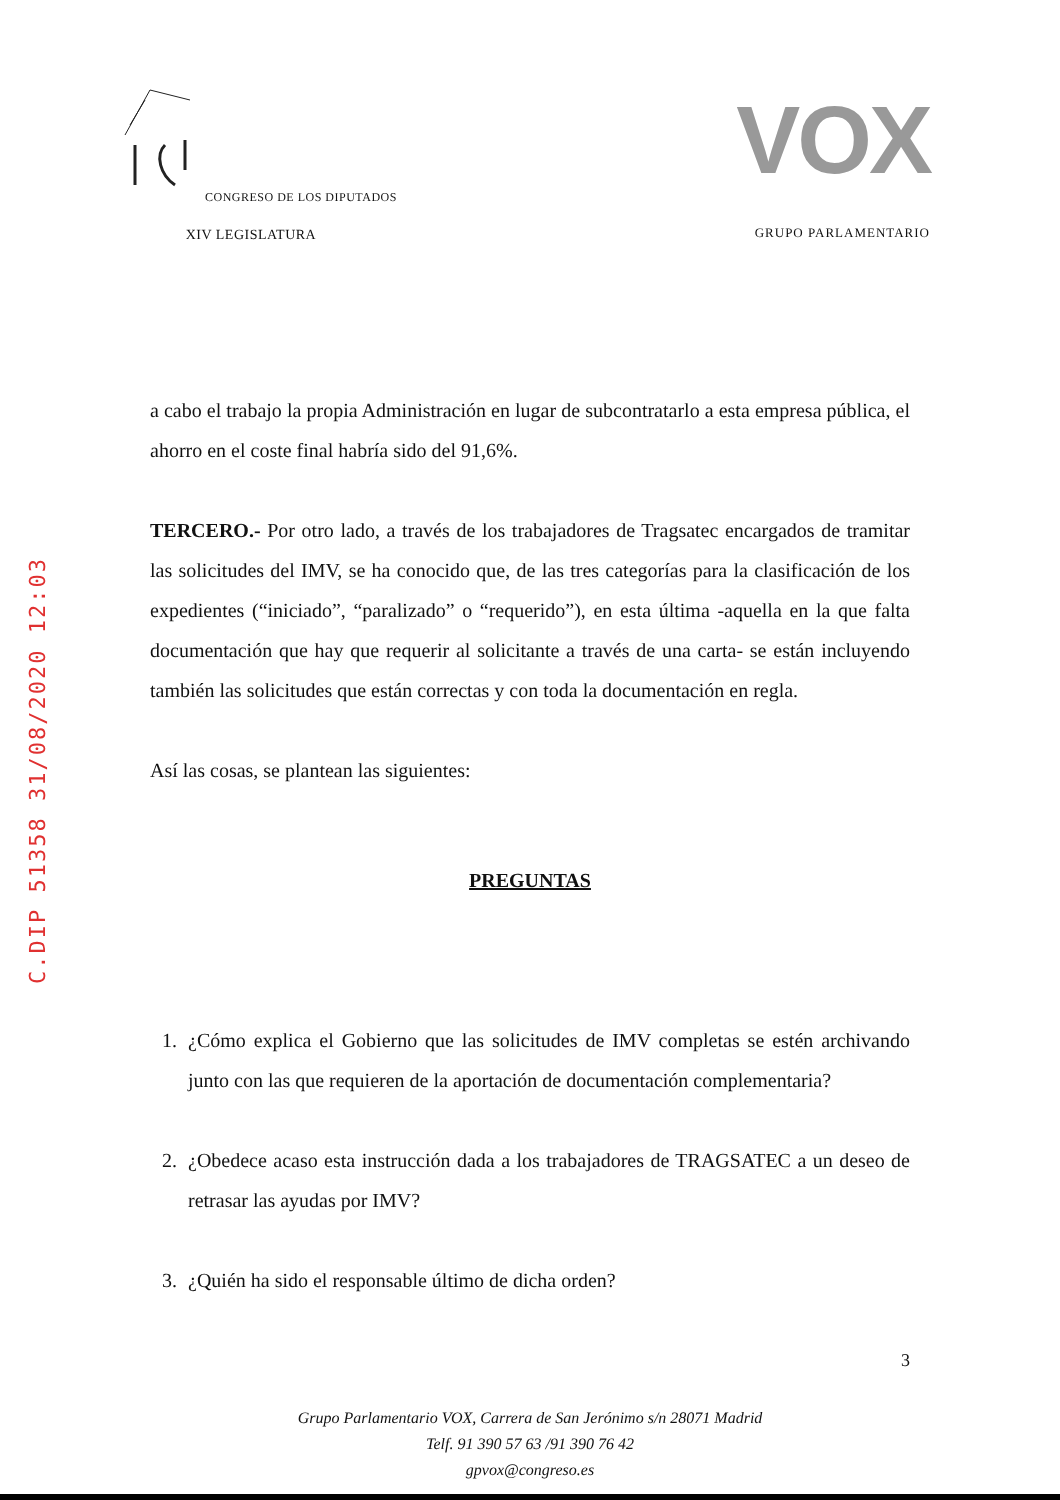CONGRESO DE LOS DIPUTADOS
XIV LEGISLATURA
VOX
GRUPO PARLAMENTARIO
C.DIP 51358 31/08/2020 12:03
a cabo el trabajo la propia Administración en lugar de subcontratarlo a esta empresa pública, el ahorro en el coste final habría sido del 91,6%.
TERCERO.- Por otro lado, a través de los trabajadores de Tragsatec encargados de tramitar las solicitudes del IMV, se ha conocido que, de las tres categorías para la clasificación de los expedientes (“iniciado”, “paralizado” o “requerido”), en esta última -aquella en la que falta documentación que hay que requerir al solicitante a través de una carta- se están incluyendo también las solicitudes que están correctas y con toda la documentación en regla.
Así las cosas, se plantean las siguientes:
PREGUNTAS
1. ¿Cómo explica el Gobierno que las solicitudes de IMV completas se estén archivando junto con las que requieren de la aportación de documentación complementaria?
2. ¿Obedece acaso esta instrucción dada a los trabajadores de TRAGSATEC a un deseo de retrasar las ayudas por IMV?
3. ¿Quién ha sido el responsable último de dicha orden?
3
Grupo Parlamentario VOX, Carrera de San Jerónimo s/n 28071 Madrid
Telf. 91 390 57 63 /91 390 76 42
gpvox@congreso.es